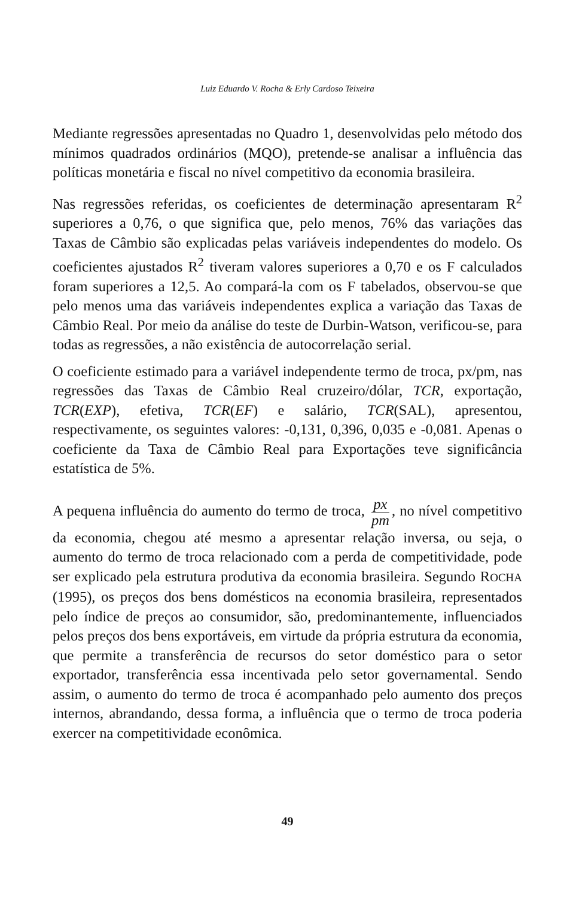Luiz Eduardo V. Rocha & Erly Cardoso Teixeira
Mediante regressões apresentadas no Quadro 1, desenvolvidas pelo método dos mínimos quadrados ordinários (MQO), pretende-se analisar a influência das políticas monetária e fiscal no nível competitivo da economia brasileira.
Nas regressões referidas, os coeficientes de determinação apresentaram R<sup>2</sup> superiores a 0,76, o que significa que, pelo menos, 76% das variações das Taxas de Câmbio são explicadas pelas variáveis independentes do modelo. Os coeficientes ajustados R<sup>2</sup> tiveram valores superiores a 0,70 e os F calculados foram superiores a 12,5. Ao compará-la com os F tabelados, observou-se que pelo menos uma das variáveis independentes explica a variação das Taxas de Câmbio Real. Por meio da análise do teste de Durbin-Watson, verificou-se, para todas as regressões, a não existência de autocorrelação serial.
O coeficiente estimado para a variável independente termo de troca, px/pm, nas regressões das Taxas de Câmbio Real cruzeiro/dólar, TCR, exportação, TCR(EXP), efetiva, TCR(EF) e salário, TCR(SAL), apresentou, respectivamente, os seguintes valores: -0,131, 0,396, 0,035 e -0,081. Apenas o coeficiente da Taxa de Câmbio Real para Exportações teve significância estatística de 5%.
A pequena influência do aumento do termo de troca, px pm, no nível competitivo da economia, chegou até mesmo a apresentar relação inversa, ou seja, o aumento do termo de troca relacionado com a perda de competitividade, pode ser explicado pela estrutura produtiva da economia brasileira. Segundo ROCHA (1995), os preços dos bens domésticos na economia brasileira, representados pelo índice de preços ao consumidor, são, predominantemente, influenciados pelos preços dos bens exportáveis, em virtude da própria estrutura da economia, que permite a transferência de recursos do setor doméstico para o setor exportador, transferência essa incentivada pelo setor governamental. Sendo assim, o aumento do termo de troca é acompanhado pelo aumento dos preços internos, abrandando, dessa forma, a influência que o termo de troca poderia exercer na competitividade econômica.
49